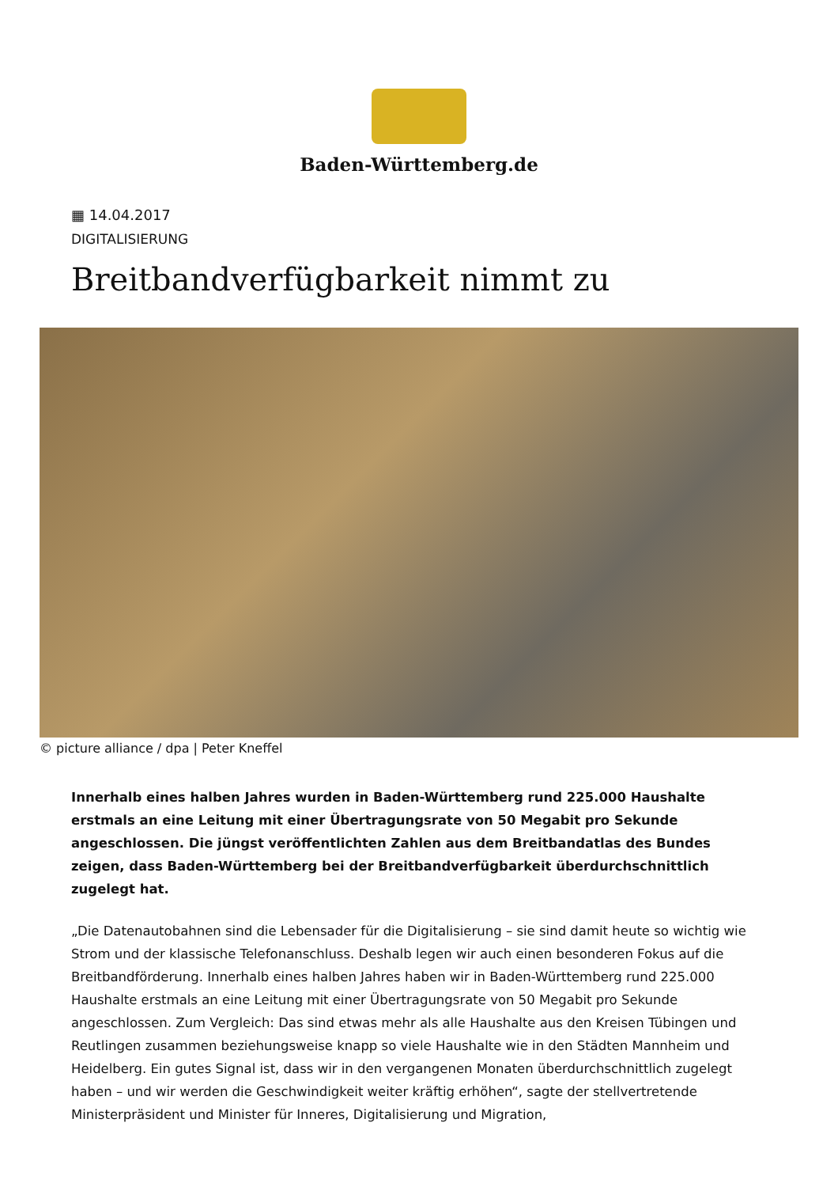Baden-Württemberg.de
▦ 14.04.2017
DIGITALISIERUNG
Breitbandverfügbarkeit nimmt zu
© picture alliance / dpa | Peter Kneffel
Innerhalb eines halben Jahres wurden in Baden-Württemberg rund 225.000 Haushalte erstmals an eine Leitung mit einer Übertragungsrate von 50 Megabit pro Sekunde angeschlossen. Die jüngst veröffentlichten Zahlen aus dem Breitbandatlas des Bundes zeigen, dass Baden-Württemberg bei der Breitbandverfügbarkeit überdurchschnittlich zugelegt hat.
„Die Datenautobahnen sind die Lebensader für die Digitalisierung – sie sind damit heute so wichtig wie Strom und der klassische Telefonanschluss. Deshalb legen wir auch einen besonderen Fokus auf die Breitbandförderung. Innerhalb eines halben Jahres haben wir in Baden-Württemberg rund 225.000 Haushalte erstmals an eine Leitung mit einer Übertragungsrate von 50 Megabit pro Sekunde angeschlossen. Zum Vergleich: Das sind etwas mehr als alle Haushalte aus den Kreisen Tübingen und Reutlingen zusammen beziehungsweise knapp so viele Haushalte wie in den Städten Mannheim und Heidelberg. Ein gutes Signal ist, dass wir in den vergangenen Monaten überdurchschnittlich zugelegt haben – und wir werden die Geschwindigkeit weiter kräftig erhöhen“, sagte der stellvertretende Ministerpräsident und Minister für Inneres, Digitalisierung und Migration,